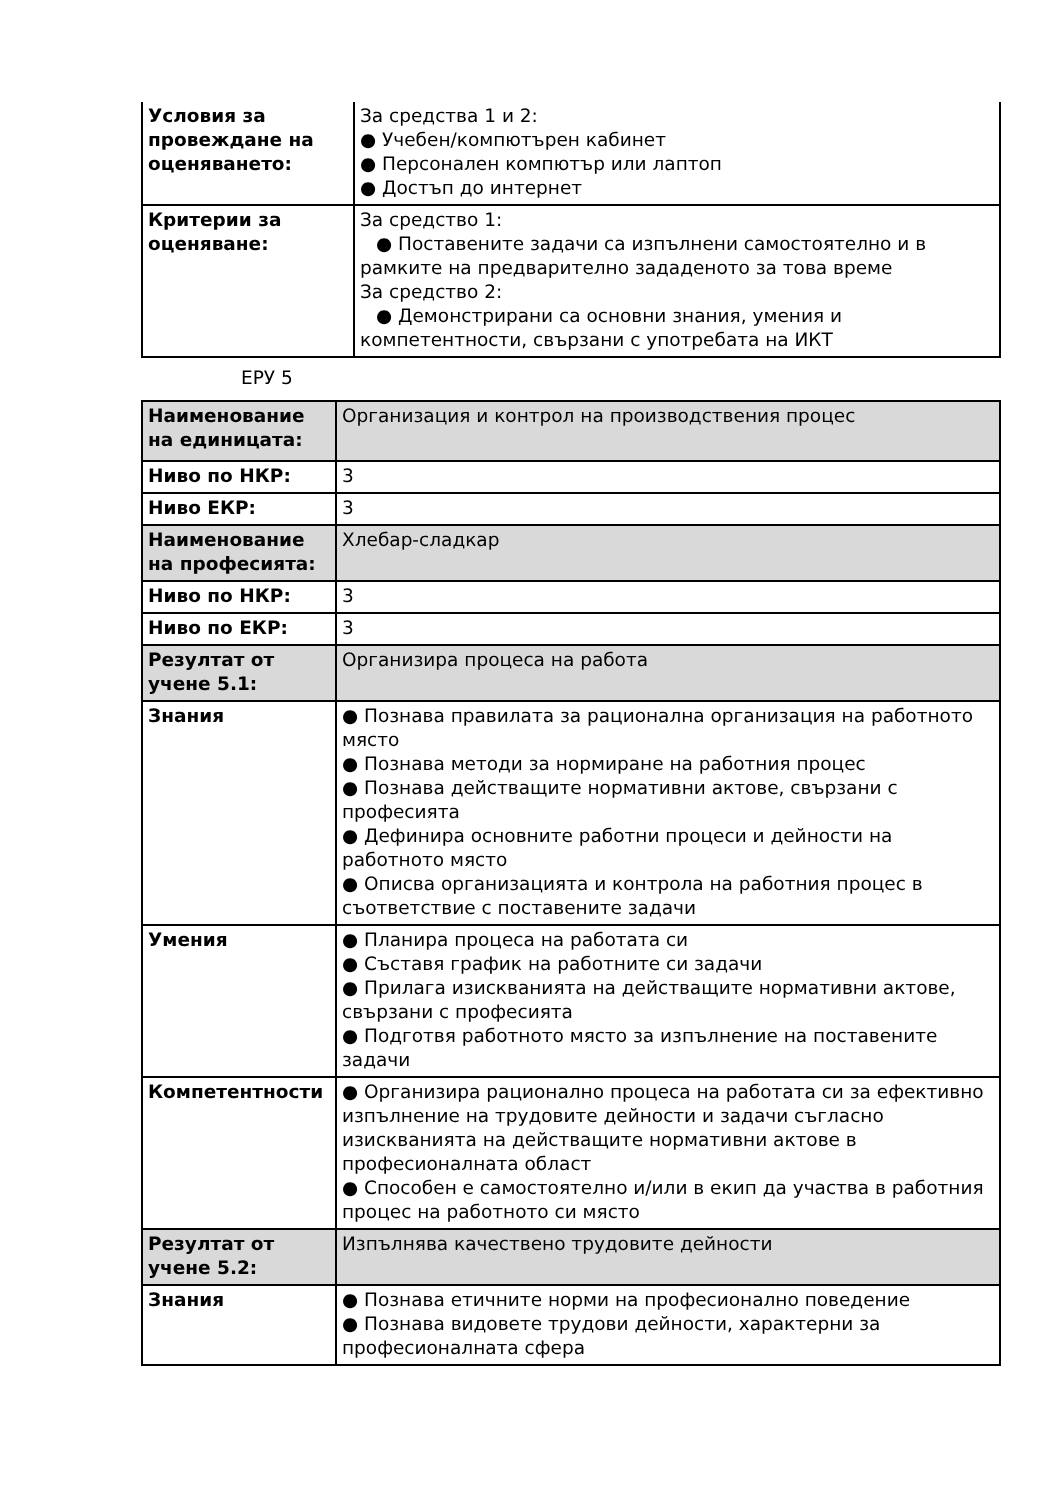| Условия за провеждане на оценяването: | За средства 1 и 2: ● Учебен/компютърен кабинет ● Персонален компютър или лаптоп ● Достъп до интернет |
| Критерии за оценяване: | За средство 1: ● Поставените задачи са изпълнени самостоятелно и в рамките на предварително зададеното за това време За средство 2: ● Демонстрирани са основни знания, умения и компетентности, свързани с употребата на ИКТ |
ЕРУ 5
| Наименование на единицата: | Организация и контрол на производствения процес |
| Ниво по НКР: | 3 |
| Ниво ЕКР: | 3 |
| Наименование на професията: | Хлебар-сладкар |
| Ниво по НКР: | 3 |
| Ниво по ЕКР: | 3 |
| Резултат от учене 5.1: | Организира процеса на работа |
| Знания | ● Познава правилата за рационална организация на работното място ● Познава методи за нормиране на работния процес ● Познава действащите нормативни актове, свързани с професията ● Дефинира основните работни процеси и дейности на работното място ● Описва организацията и контрола на работния процес в съответствие с поставените задачи |
| Умения | ● Планира процеса на работата си ● Съставя график на работните си задачи ● Прилага изискванията на действащите нормативни актове, свързани с професията ● Подготвя работното място за изпълнение на поставените задачи |
| Компетентности | ● Организира рационално процеса на работата си за ефективно изпълнение на трудовите дейности и задачи съгласно изискванията на действащите нормативни актове в професионалната област ● Способен е самостоятелно и/или в екип да участва в работния процес на работното си място |
| Резултат от учене 5.2: | Изпълнява качествено трудовите дейности |
| Знания | ● Познава етичните норми на професионално поведение ● Познава видовете трудови дейности, характерни за професионалната сфера |